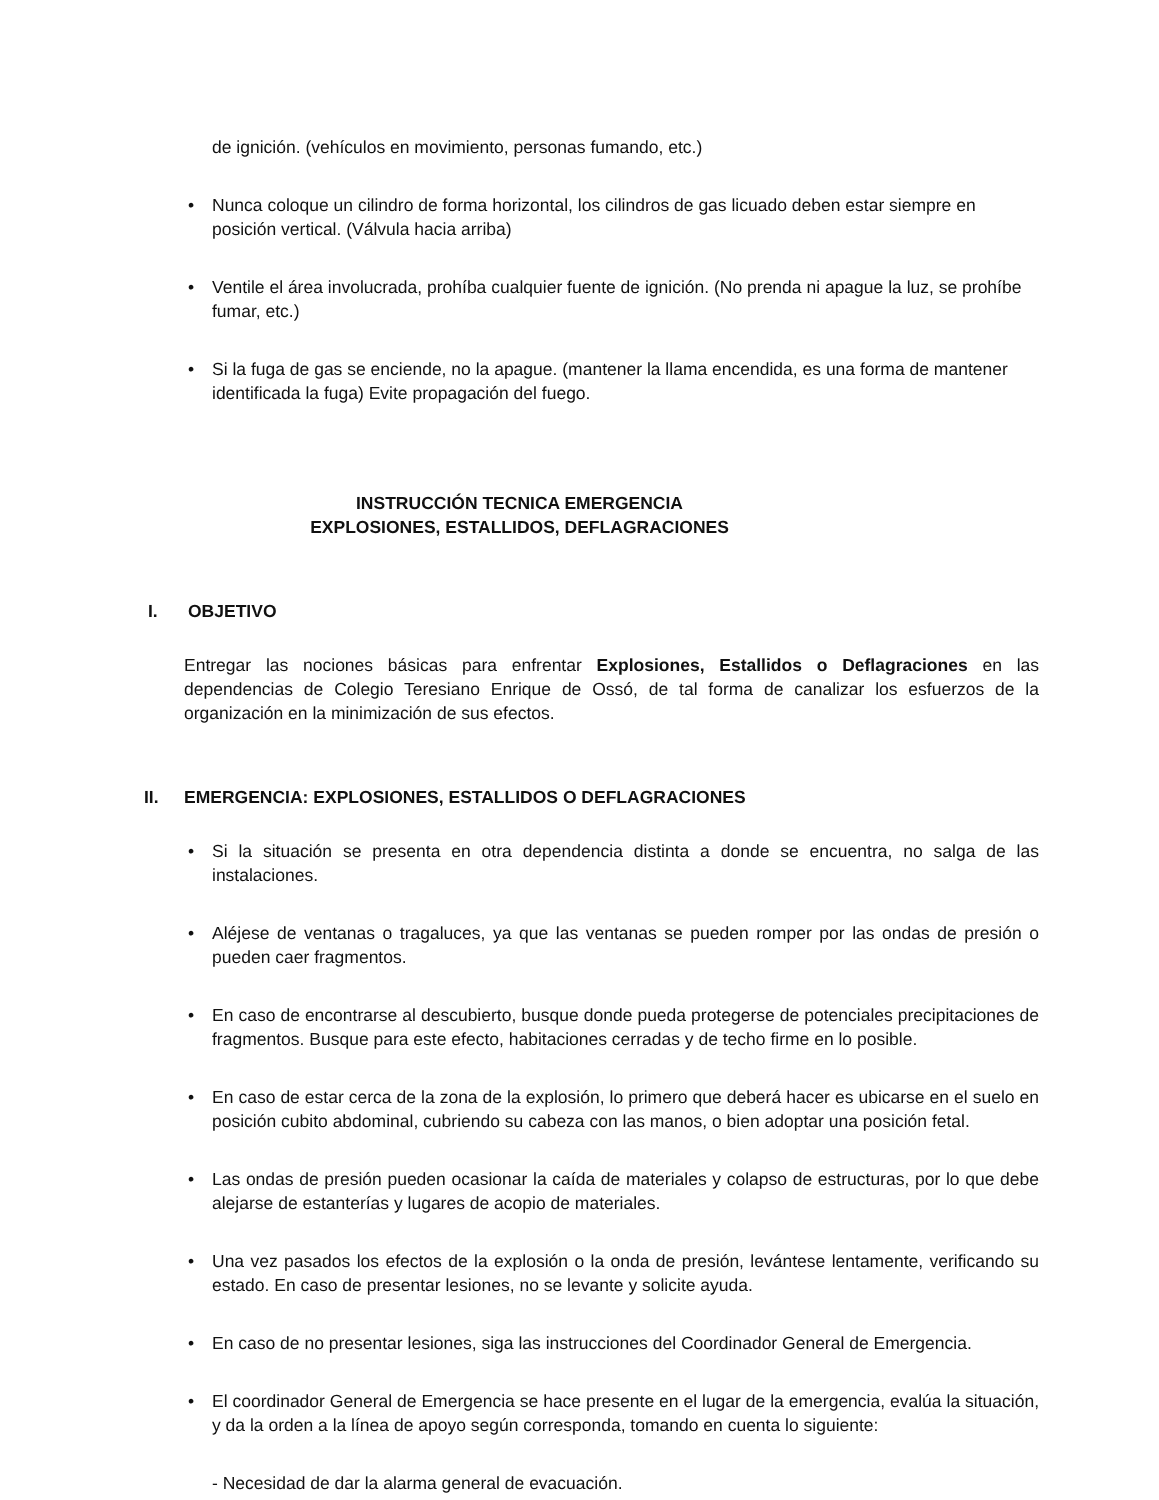de ignición. (vehículos en movimiento, personas fumando, etc.)
• Nunca coloque un cilindro de forma horizontal, los cilindros de gas licuado deben estar siempre en posición vertical. (Válvula hacia arriba)
• Ventile el área involucrada, prohíba cualquier fuente de ignición. (No prenda ni apague la luz, se prohíbe fumar, etc.)
• Si la fuga de gas se enciende, no la apague. (mantener la llama encendida, es una forma de mantener identificada la fuga) Evite propagación del fuego.
INSTRUCCIÓN TECNICA EMERGENCIA
EXPLOSIONES, ESTALLIDOS, DEFLAGRACIONES
I. OBJETIVO
Entregar las nociones básicas para enfrentar Explosiones, Estallidos o Deflagraciones en las dependencias de Colegio Teresiano Enrique de Ossó, de tal forma de canalizar los esfuerzos de la organización en la minimización de sus efectos.
II. EMERGENCIA: EXPLOSIONES, ESTALLIDOS O DEFLAGRACIONES
• Si la situación se presenta en otra dependencia distinta a donde se encuentra, no salga de las instalaciones.
• Aléjese de ventanas o tragaluces, ya que las ventanas se pueden romper por las ondas de presión o pueden caer fragmentos.
• En caso de encontrarse al descubierto, busque donde pueda protegerse de potenciales precipitaciones de fragmentos. Busque para este efecto, habitaciones cerradas y de techo firme en lo posible.
• En caso de estar cerca de la zona de la explosión, lo primero que deberá hacer es ubicarse en el suelo en posición cubito abdominal, cubriendo su cabeza con las manos, o bien adoptar una posición fetal.
• Las ondas de presión pueden ocasionar la caída de materiales y colapso de estructuras, por lo que debe alejarse de estanterías y lugares de acopio de materiales.
• Una vez pasados los efectos de la explosión o la onda de presión, levántese lentamente, verificando su estado. En caso de presentar lesiones, no se levante y solicite ayuda.
• En caso de no presentar lesiones, siga las instrucciones del Coordinador General de Emergencia.
• El coordinador General de Emergencia se hace presente en el lugar de la emergencia, evalúa la situación, y da la orden a la línea de apoyo según corresponda, tomando en cuenta lo siguiente:
- Necesidad de dar la alarma general de evacuación.